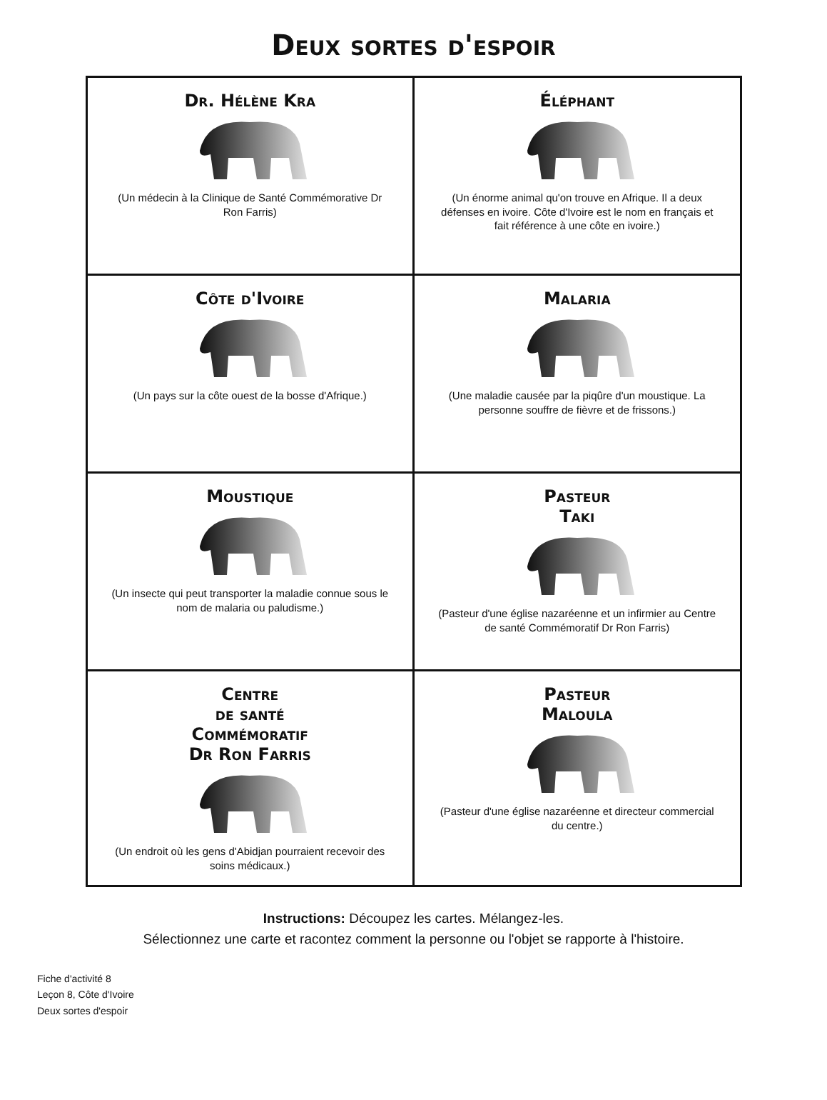Deux sortes d'espoir
| Dr. Hélène Kra (Un médecin à la Clinique de Santé Commémorative Dr Ron Farris) | Éléphant (Un énorme animal qu'on trouve en Afrique. Il a deux défenses en ivoire. Côte d'Ivoire est le nom en français et fait référence à une côte en ivoire.) |
| Côte d'Ivoire (Un pays sur la côte ouest de la bosse d'Afrique.) | Malaria (Une maladie causée par la piqûre d'un moustique. La personne souffre de fièvre et de frissons.) |
| Moustique (Un insecte qui peut transporter la maladie connue sous le nom de malaria ou paludisme.) | Pasteur Taki (Pasteur d'une église nazaréenne et un infirmier au Centre de santé Commémoratif Dr Ron Farris) |
| Centre de santé Commémoratif Dr Ron Farris (Un endroit où les gens d'Abidjan pourraient recevoir des soins médicaux.) | Pasteur Maloula (Pasteur d'une église nazaréenne et directeur commercial du centre.) |
Instructions: Découpez les cartes. Mélangez-les.
Sélectionnez une carte et racontez comment la personne ou l'objet se rapporte à l'histoire.
Fiche d'activité 8
Leçon 8, Côte d'Ivoire
Deux sortes d'espoir